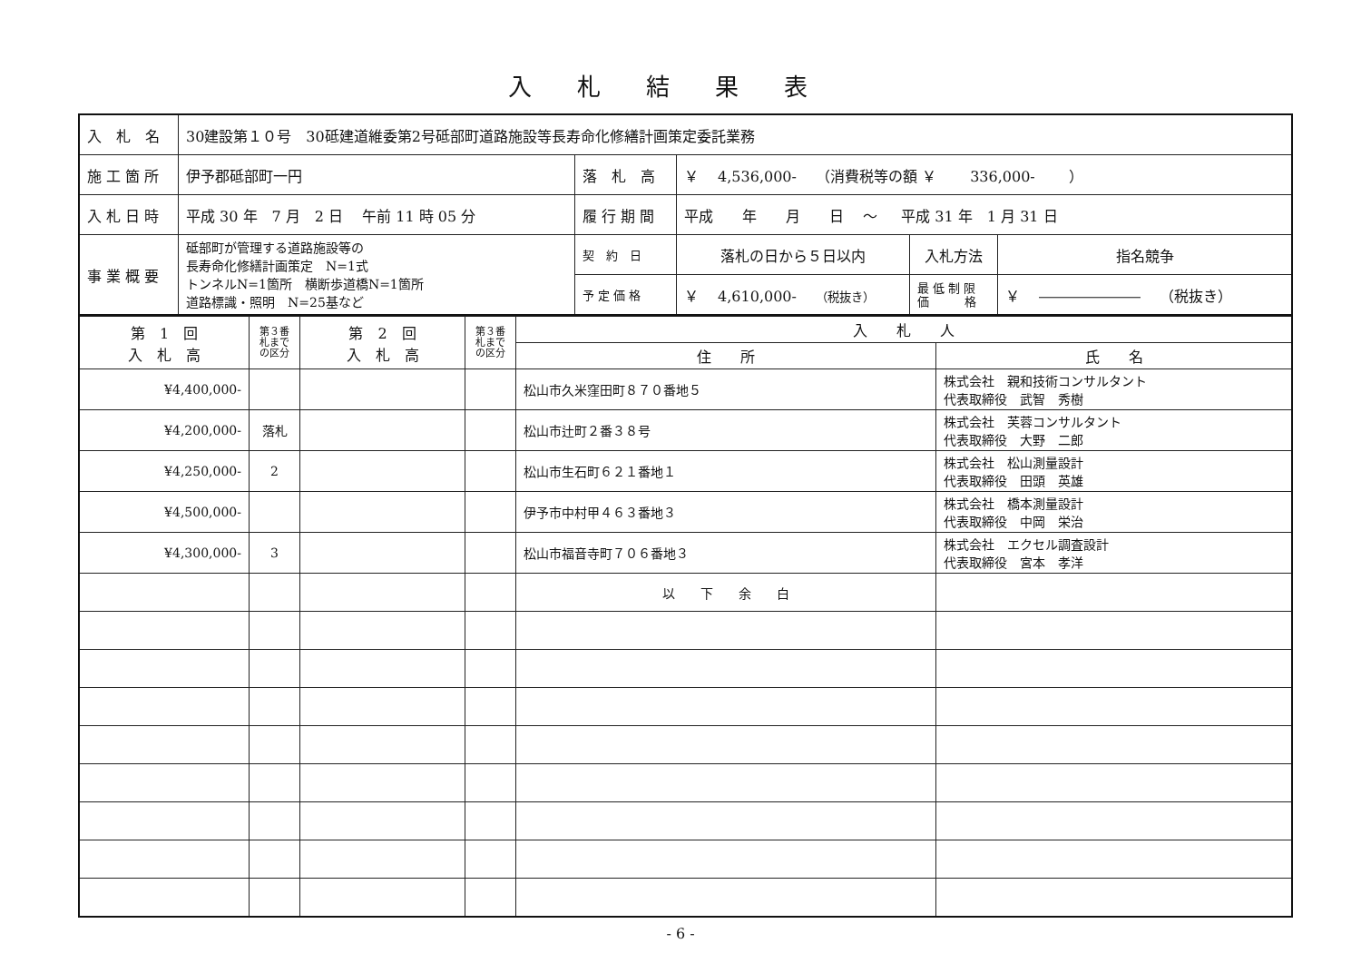入札結果表
| 入 札 名 | 30建設第１０号 30砥建道維委第2号砥部町道路施設等長寿命化修繕計画策定委託業務 | | | | |
| 施 工 箇 所 | 伊予郡砥部町一円 | 落 札 高 | ￥ 4,536,000- （消費税等の額 ￥ 336,000- ） | | |
| 入 札 日 時 | 平成 30 年 7 月 2 日 午前 11 時 05 分 | 履 行 期 間 | 平成 年 月 日 ～ 平成 31 年 1 月 31 日 | | |
| 事 業 概 要 | 砥部町が管理する道路施設等の 長寿命化修繕計画策定 N=1式 トンネルN=1箇所 横断歩道橋N=1箇所 道路標識・照明 N=25基など | 契 約 日 | 落札の日から５日以内 | 入札方法 | 指名競争 |
| | | 予 定 価 格 | ￥ 4,610,000- （税抜き） | 最 低 制 限 価 格 | ￥ ――――――― （税抜き） |
| 第 1 回 入 札 高 | 第３番 札まで の区分 | 第 2 回 入 札 高 | 第３番 札まで の区分 | 入 札 人 | |
| --- | --- | --- | --- | --- | --- |
| | | | | 住 所 | 氏 名 |
| ¥4,400,000- | | | | 松山市久米窪田町８７０番地５ | 株式会社 親和技術コンサルタント 代表取締役 武智 秀樹 |
| ¥4,200,000- | 落札 | | | 松山市辻町２番３８号 | 株式会社 芙蓉コンサルタント 代表取締役 大野 二郎 |
| ¥4,250,000- | 2 | | | 松山市生石町６２１番地１ | 株式会社 松山測量設計 代表取締役 田頭 英雄 |
| ¥4,500,000- | | | | 伊予市中村甲４６３番地３ | 株式会社 橋本測量設計 代表取締役 中岡 栄治 |
| ¥4,300,000- | 3 | | | 松山市福音寺町７０６番地３ | 株式会社 エクセル調査設計 代表取締役 宮本 孝洋 |
| | | | | 以 下 余 白 | |
- 6 -